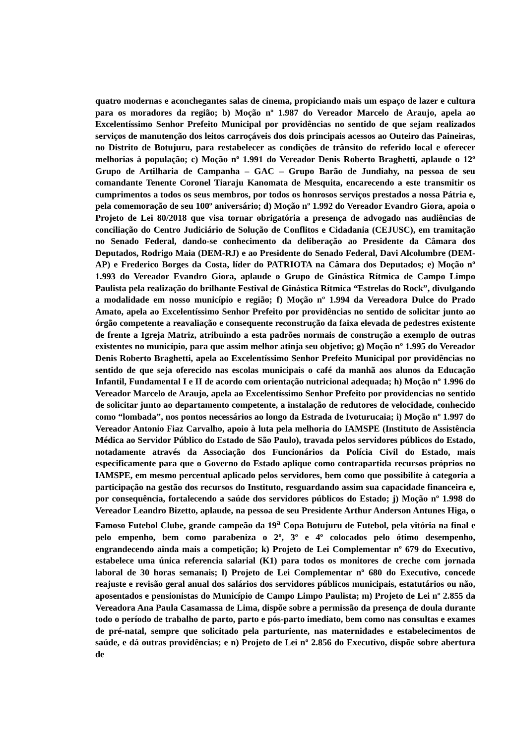quatro modernas e aconchegantes salas de cinema, propiciando mais um espaço de lazer e cultura para os moradores da região; b) Moção nº 1.987 do Vereador Marcelo de Araujo, apela ao Excelentíssimo Senhor Prefeito Municipal por providências no sentido de que sejam realizados serviços de manutenção dos leitos carroçáveis dos dois principais acessos ao Outeiro das Paineiras, no Distrito de Botujuru, para restabelecer as condições de trânsito do referido local e oferecer melhorias à população; c) Moção nº 1.991 do Vereador Denis Roberto Braghetti, aplaude o 12º Grupo de Artilharia de Campanha – GAC – Grupo Barão de Jundiahy, na pessoa de seu comandante Tenente Coronel Tiaraju Kanomata de Mesquita, encarecendo a este transmitir os cumprimentos a todos os seus membros, por todos os honrosos serviços prestados a nossa Pátria e, pela comemoração de seu 100º aniversário; d) Moção nº 1.992 do Vereador Evandro Giora, apoia o Projeto de Lei 80/2018 que visa tornar obrigatória a presença de advogado nas audiências de conciliação do Centro Judiciário de Solução de Conflitos e Cidadania (CEJUSC), em tramitação no Senado Federal, dando-se conhecimento da deliberação ao Presidente da Câmara dos Deputados, Rodrigo Maia (DEM-RJ) e ao Presidente do Senado Federal, Davi Alcolumbre (DEM-AP) e Frederico Borges da Costa, líder do PATRIOTA na Câmara dos Deputados; e) Moção nº 1.993 do Vereador Evandro Giora, aplaude o Grupo de Ginástica Rítmica de Campo Limpo Paulista pela realização do brilhante Festival de Ginástica Rítmica “Estrelas do Rock”, divulgando a modalidade em nosso município e região; f) Moção nº 1.994 da Vereadora Dulce do Prado Amato, apela ao Excelentíssimo Senhor Prefeito por providências no sentido de solicitar junto ao órgão competente a reavaliação e consequente reconstrução da faixa elevada de pedestres existente de frente a Igreja Matriz, atribuindo a esta padrões normais de construção a exemplo de outras existentes no município, para que assim melhor atinja seu objetivo; g) Moção nº 1.995 do Vereador Denis Roberto Braghetti, apela ao Excelentíssimo Senhor Prefeito Municipal por providências no sentido de que seja oferecido nas escolas municipais o café da manhã aos alunos da Educação Infantil, Fundamental I e II de acordo com orientação nutricional adequada; h) Moção nº 1.996 do Vereador Marcelo de Araujo, apela ao Excelentíssimo Senhor Prefeito por providencias no sentido de solicitar junto ao departamento competente, a instalação de redutores de velocidade, conhecido como “lombada”, nos pontos necessários ao longo da Estrada de Ivoturucaia; i) Moção nº 1.997 do Vereador Antonio Fiaz Carvalho, apoio à luta pela melhoria do IAMSPE (Instituto de Assistência Médica ao Servidor Público do Estado de São Paulo), travada pelos servidores públicos do Estado, notadamente através da Associação dos Funcionários da Polícia Civil do Estado, mais especificamente para que o Governo do Estado aplique como contrapartida recursos próprios no IAMSPE, em mesmo percentual aplicado pelos servidores, bem como que possibilite à categoria a participação na gestão dos recursos do Instituto, resguardando assim sua capacidade financeira e, por consequência, fortalecendo a saúde dos servidores públicos do Estado; j) Moção nº 1.998 do Vereador Leandro Bizetto, aplaude, na pessoa de seu Presidente Arthur Anderson Antunes Higa, o Famoso Futebol Clube, grande campeão da 19<sup>a</sup> Copa Botujuru de Futebol, pela vitória na final e pelo empenho, bem como parabeniza o 2º, 3º e 4º colocados pelo ótimo desempenho, engrandecendo ainda mais a competição; k) Projeto de Lei Complementar nº 679 do Executivo, estabelece uma única referencia salarial (K1) para todos os monitores de creche com jornada laboral de 30 horas semanais; l) Projeto de Lei Complementar nº 680 do Executivo, concede reajuste e revisão geral anual dos salários dos servidores públicos municipais, estatutários ou não, aposentados e pensionistas do Município de Campo Limpo Paulista; m) Projeto de Lei nº 2.855 da Vereadora Ana Paula Casamassa de Lima, dispõe sobre a permissão da presença de doula durante todo o período de trabalho de parto, parto e pós-parto imediato, bem como nas consultas e exames de pré-natal, sempre que solicitado pela parturiente, nas maternidades e estabelecimentos de saúde, e dá outras providências; e n) Projeto de Lei nº 2.856 do Executivo, dispõe sobre abertura de